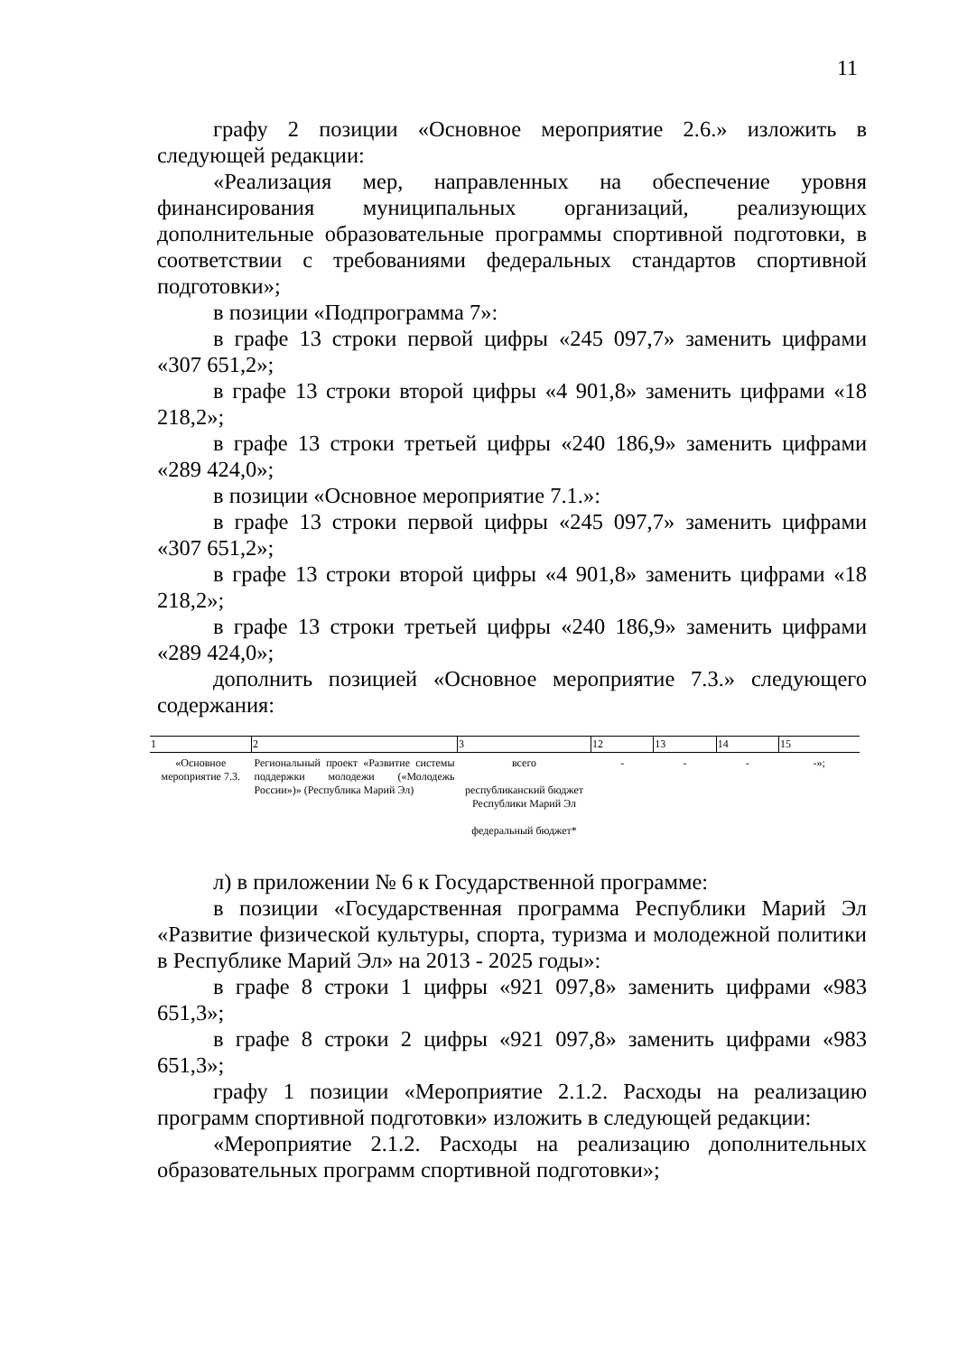11
графу 2 позиции «Основное мероприятие 2.6.» изложить в следующей редакции:
«Реализация мер, направленных на обеспечение уровня финансирования муниципальных организаций, реализующих дополнительные образовательные программы спортивной подготовки, в соответствии с требованиями федеральных стандартов спортивной подготовки»;
в позиции «Подпрограмма 7»:
в графе 13 строки первой цифры «245 097,7» заменить цифрами «307 651,2»;
в графе 13 строки второй цифры «4 901,8» заменить цифрами «18 218,2»;
в графе 13 строки третьей цифры «240 186,9» заменить цифрами «289 424,0»;
в позиции «Основное мероприятие 7.1.»:
в графе 13 строки первой цифры «245 097,7» заменить цифрами «307 651,2»;
в графе 13 строки второй цифры «4 901,8» заменить цифрами «18 218,2»;
в графе 13 строки третьей цифры «240 186,9» заменить цифрами «289 424,0»;
дополнить позицией «Основное мероприятие 7.3.» следующего содержания:
| 1 | 2 | 3 | 12 | 13 | 14 | 15 |
| --- | --- | --- | --- | --- | --- | --- |
| «Основное мероприятие 7.3. | Региональный проект «Развитие системы поддержки молодежи («Молодежь России»)» (Республика Марий Эл) | всего республиканский бюджет Республики Марий Эл федеральный бюджет* | - | - | - | -»; |
л) в приложении № 6 к Государственной программе:
в позиции «Государственная программа Республики Марий Эл «Развитие физической культуры, спорта, туризма и молодежной политики в Республике Марий Эл» на 2013 - 2025 годы»:
в графе 8 строки 1 цифры «921 097,8» заменить цифрами «983 651,3»;
в графе 8 строки 2 цифры «921 097,8» заменить цифрами «983 651,3»;
графу 1 позиции «Мероприятие 2.1.2. Расходы на реализацию программ спортивной подготовки» изложить в следующей редакции:
«Мероприятие 2.1.2. Расходы на реализацию дополнительных образовательных программ спортивной подготовки»;